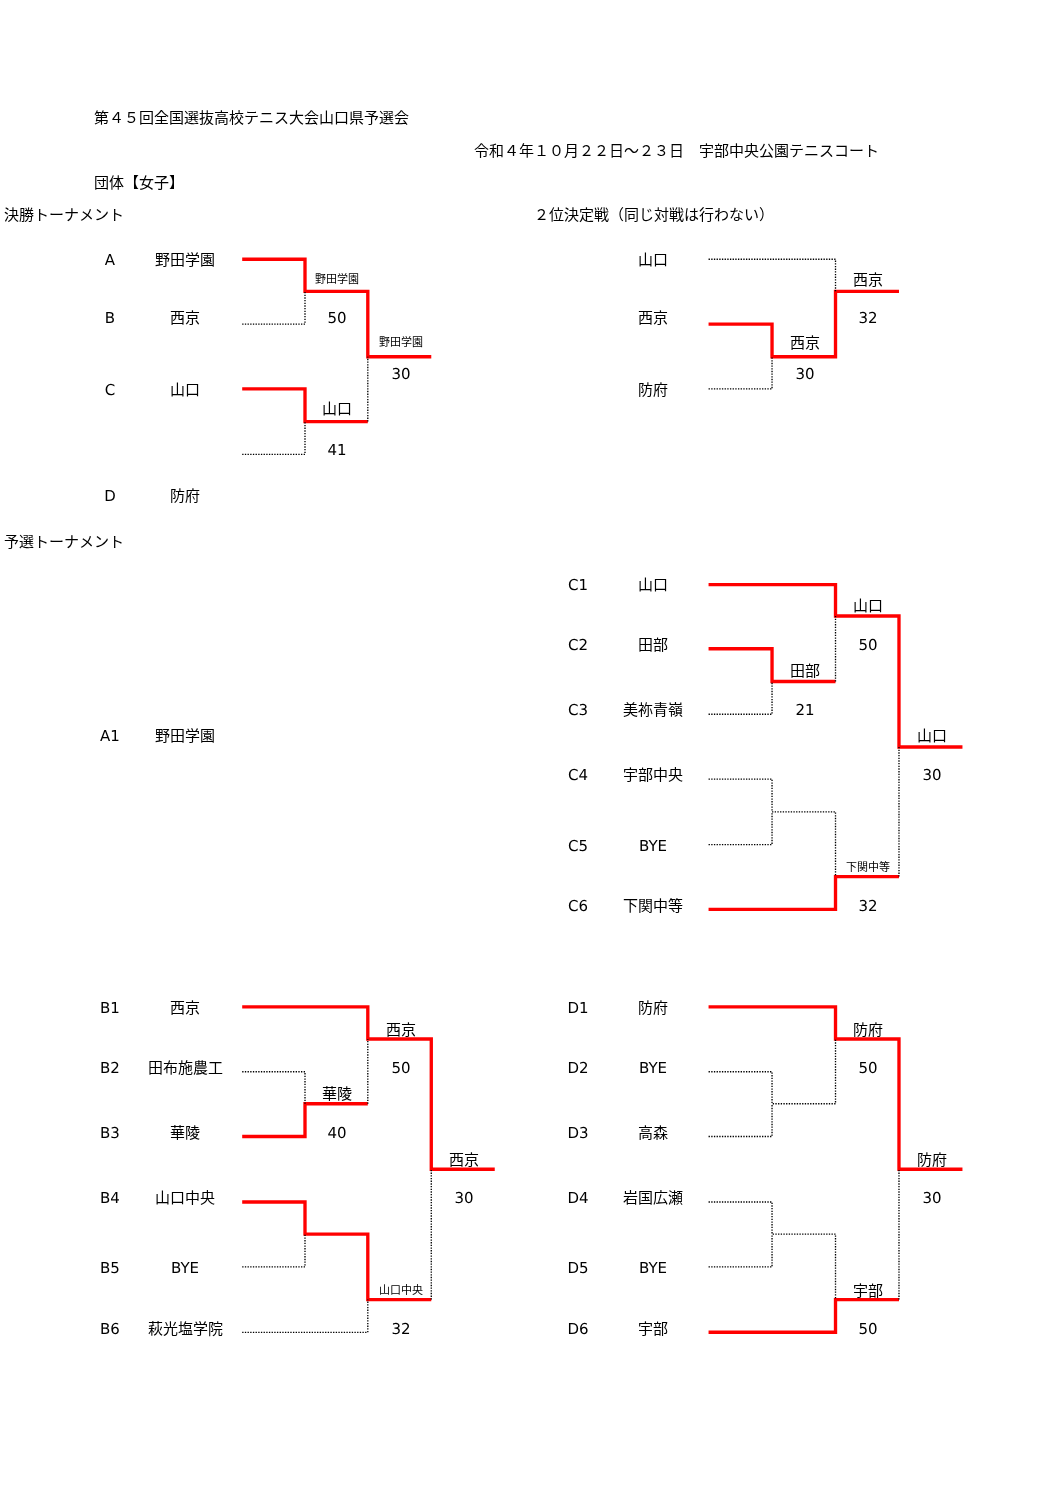第４５回全国選抜高校テニス大会山口県予選会
令和４年１０月２２日～２３日　宇部中央公園テニスコート
団体【女子】
決勝トーナメント ２位決定戦（同じ対戦は行わない）
A野田学園 山口
野田学園 西京
B西京 50 西京 32
野田学園 西京
30 30
C山口 防府
山口
41 D 防府
予選トーナメント
C1 山口
山口
C2 田部 50
田部
C3 美祢青嶺 21
A1 野田学園 山口
C4 宇部中央 30
C5 BYE
下関中等
C6 下関中等 32
B1 西京 D1 防府
西京 防府
B2 田布施農工 50 D2 BYE 50
華陵
B3 華陵 40 D3 高森
西京 防府
B4 山口中央 30 D4 岩国広瀬 30
B5 BYE D5 BYE
山口中央 宇部
B6 萩光塩学院 32 D6 宇部 50